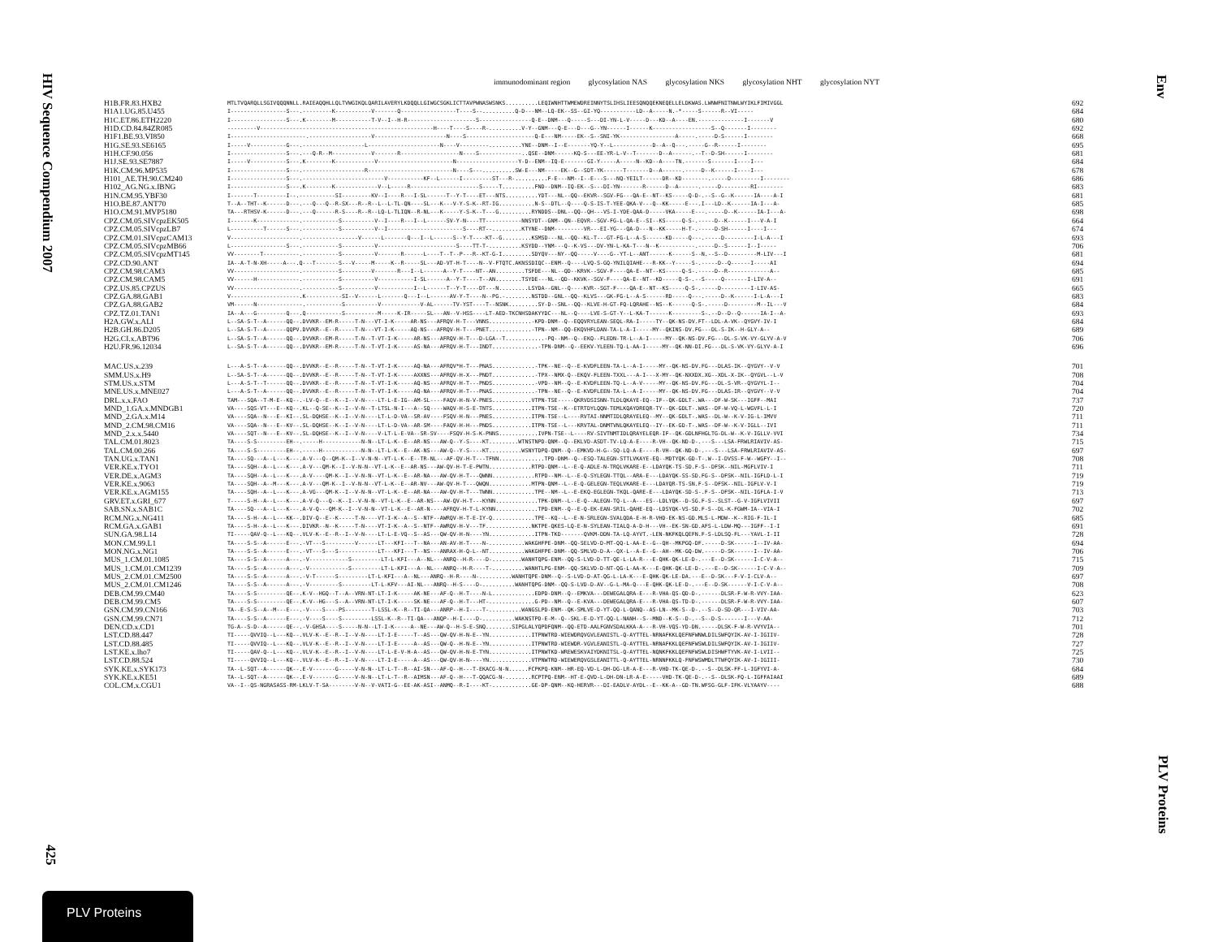HIV Sequence Compendium 2007
Env
immunodominant region glycosylation NAS glycosylation NKS glycosylation NHT glycosylation NYT
| H1B.FR.83.HXB2 | MTLTVQARQLLSGIVQQQNNLL.RAIEAQQHLLQLTVWGIKQLQARILAVERYLKDQQLLGIWGCSGKLICTTAVPWNASWSNKS..........LEQIWNHTTWMEWDREINNYTSLIHSLIEESQNQQEKNEQELLELDKWAS.LWNWFNITNWLWYIKLFIMIVGGL | 692 |
| H1A1.UG.85.U455 | I-----------------S---.---------K-----------V-------Q-----------------T----S--..........Q-D---NM--LQ-EK--SS--GI-YQ-----------LD--A-----N.-*-----S------R--VI----- | 684 |
| H1C.ET.86.ETH2220 | I-----------------S---.K--------M-----------T-V--I--H-R---------------------S----------------Q-E--DNM---Q-----S---DI-YN-L-V-----D---KD--A----EN.--------------I-------V | 680 |
| H1D.CD.84.84ZR085 | ---------V-----------------------------------------------------H----T----S----R-..........V-Y--GNM---Q-E---D---G--YN------I------K------------------S--Q-------I-------- | 692 |
| H1F1.BE.93.VI850 | I-----------------------.-------------------V----------------------N----S---------------------Q-E---NM-----EK--S--SNI-YK-----------------A-----.-----D-S------I-------- | 668 |
| H1G.SE.93.SE6165 | I-----V-----------G---.-------------------L----------------------N----V---------..........YNE--DNM--I--E-------YQ-Y--L------------D--A--Q---.-----G--R------I-------- | 695 |
| H1H.CF.90.056 | I-----------------S---.---Q-R--M------------V-------R------------------N----S-------------..QSE--DNM------KQ-S---EE-YR-L-V--T-------D--A------.--T--D-SH------I-------- | 681 |
| H1J.SE.93.SE7887 | I-----V-----------S---.K--------K------------V-----------------------N-------------------Y-D--ENM--IQ-E-------GI-Y-----A-----N--KD--A----TN.-------S-------I----I--- | 684 |
| H1K.CM.96.MP535 | I-----------------S---.-------------------R--------------------------N----S---..........SW-E---NM-----EK--G--SDT-YK------T-------D--A------.-----D--K------I----I--- | 678 |
| H101_AE.TH.90.CM240 | I-----------------S---.-------------------------V-----------KF--L------I---------ST---R-..........F-E---NM--I--E---S---NQ-YEILT------DR--KD--------.-----D---------I-------- | 686 |
| H102_AG.NG.x.IBNG | I-----------------S---.K--------K-------------V--L-----R---------------------S-----T..........FND--DNM--IQ-EK--S---DI-YN-------R------D--A------.-----D---------RI-------- | 683 |
| H1N.CM.95.YBF30 | I-------T---------I--.-----------SI---------KV--I----R---I-SL------T--Y-T----ET---NTS..........YDT---NL--QQ--EKVR--SGV-FG---QA-E--NT--KS-----Q-D-.--S--G--K------IA----A-I | 681 |
| H1O.BE.87.ANT70 | T--A--THT--K------D---.---Q---Q--R-SX---R--R--L--L-TL-QN----SL---K---V-Y-S-K--RT-IG...........N-S--DTL--Q----Q-S-IS-T-YEE-QKA-V---Q--KK-----E---.I---LD--K------IA-I---A- | 685 |
| H1O.CM.91.MVP5180 | TA---RTHSV-K------D---.---Q------R-S----R--R--LQ-L-TLIQN--R-NL---K-----Y-S-K--T---G..........RYNDDS--DNL--QQ--QH---VS-I-YDE-QAA-D-----VKA-----E---.-----D--K------IA-I---A- | 698 |
| CPZ.CM.05.SIVcpzEK505 | I-------K-------------.-----------S----------V--I----R---I--L------SV-Y-N----TT-----------NNSYDT--GNM--QN--EQVR--SGV-FG-L-QA-E--SI--KS-----Q-S-.-----D--K------I---V-A-I | 664 |
| CPZ.CM.05.SIVcpzLB7 | L----------T------S---.-----------S----------V--I-----------------------S----RT--.........KTYNE--DNM---------VR---EI-YG---QA-D---N--KK-----H-T-.-----D-SH------I----I--- | 674 |
| CPZ.CM.01.SIVcpzCAM13 | V---------------------.-----------------V------L-------Q---I--L------S--Y-T----KT--G.........KSMSD---NL--QQ--KL-T---GT-FG-L--A-S------KD-----Q---.-----D---------I-L-A---I | 693 |
| CPZ.CM.05.SIVcpzMB66 | L-----------------S---.-----------S----------V------------------------S----TT-T-..........KSYDD--YNM---Q--K-VS---DV-YN-L-KA-T---N--K-----------.-----D--S------I--I----- | 706 |
| CPZ.CM.05.SIVcpzMT145 | VV--------T-----------.-----------S----------V-------R------L----T--T--P---R--KT-G-I.........SDYQV---NY--QQ-----V----G--YT-L--ANT------K------S--N.--S--D---------M-LIV---I | 681 |
| CPZ.CD.90.ANT | IA--A-T-N-XH-----A---.Q---T-------S---V-----M-----K--R-----SL---AD-VT-H-T----N--V-FTQTC.AKNSSDIQC--ENM--Q----LVQ-S-GQ-YNILQIAHE---R-KK--Y-----S-.-----D--Q------I-----AI | 694 |
| CPZ.CM.98.CAM3 | VV--------------------.-----------S---------V-------R---I--L------A--Y-T----NT--AN.........TSFDE---NL--QD--KRVK--SGV-F----QA-E--NT--KS-----Q-S-.-----D--R-------------A-- | 685 |
| CPZ.CM.98.CAM5 | VV------H-------------.-----------S----------V-----------I-SL------A--Y-T----T--AN........TSYDE---NL--QD--KKVK--SGV-F----QA-E--NT--KD-----Q-S-.--S-----Q-------I-LIV-A-- | 691 |
| CPZ.US.85.CPZUS | VV--------------------.-----------S----------V-----------I--L------T--Y-T----DT---N.........LSYDA--GNL--Q----KVR--SGT-F----QA-E--NT--KS-----Q-S-.-----D---------I-LIV-AS- | 665 |
| CPZ.GA.88.GAB1 | V---------------------.K-----------SI--V------L-------Q---I--L------AV-Y-T----N--PG.-........NSTDD--GNL--QQ--KLVS---GK-FG-L--A-S------RD-----Q---.-----D--K------I-L-A---I | 683 |
| CPZ.GA.88.GAB2 | VM------N--------------.-----------S----------V------------V-AL------TV-YST----T--NSNK.........SY-D--SNL--QQ--KLVE-H-GT-FQ-LQRAHE--NS--K------Q-S-.-----D---------M--IL---V | 684 |
| CPZ.TZ.01.TAN1 | IA--A---G---------Q---.Q-----------S----------M-----K-IR-----SL---AN--V-HSS----LT-AED-TKCNHSDAKYYDC---NL--Q----LVE-S-GT-Y--L-KA-T------K---------S-.--D--D--Q------IA-I--A- | 693 |
| H2A.GW.x.ALI | L--SA-S-T--A------QQ--.DVVKR--EM-R-----T-N---VT-I-K-----AR-NS---AFRQV-H-T---VNNS.............-KPD-DNM--Q--EQQVRYLEAN-SEQL-RA-I-----TY--QK-NS-DV.FT--LDL-A-VK--QYGVY-IV-I | 684 |
| H2B.GH.86.D205 | L--SA-S-T--A------QQPV.DVVKR--E--R-----T-N---VT-I-K-----AQ-NS---AFRQV-H-T---PNET.............-TPN--NM--QQ-EKQVHFLDAN-TA-L-A-I-----MY--QKINS-DV.FG---DL-S-IK--H-GLY-A-- | 689 |
| H2G.CI.x.ABT96 | L--SA-S-T--A------QQ--.DVVKR--EM-R-----T-N--T-VT-I-K-----AR-NS---AFRQV-H-T---D-LGA--T............-PQ--NM--Q--EKQ--FLEDN-TR-L--A-I-----MY--QK-NS-DV.FG---DL-S-VK-VY-GLYV-A-V | 706 |
| H2U.FR.96.12034 | L--SA-S-T--A------QQ--.DVVKR--EM-R-----T-N--T-VT-I-K-----AS-NA---AFRQV-H-T---INDT..............-TPN-DNM--Q--EEKV-YLEEN-TQ-L-AA-I-----MY--QK-NN-DI.FG---DL-S-VK-VY-GLYV-A-I | 696 |
| MAC.US.x.239 | L---A-S-T--A------QQ--.DVVKR--E--R-----T-N--T-VT-I-K-----AQ-NA---AFRQV*H-T---PNAS.............-TPK--NE--Q--E-KVDFLEEN-TA-L--A-I-----MY--QK-NS-DV.FG---DLAS-IK--QYGVY--V-V | 701 |
| SMM.US.x.H9 | L--SA-S-T--A------QQ--.DVVKR--E--R-----T-N--T-VT-I-K-----AXXNS---AFRQV-H-X---PNDT.............-TPX--NMX-Q--EKQV-FLEEN-TXXL---A-I---X-MY--QK-NXXDX.XG--XDL-X-IK--QYGVL--L-V | 708 |
| STM.US.x.STM | L---A-S-T--T------QQ--.DVVKR--E--R-----T-N--T-VT-I-K-----AQ-NS---AFRQV-H-T---PNDS.............-VPD--NM--Q--E-KVDFLEEN-TQ-L--A-V-----MY--QK-NS-DV.FG---DL-S-VR--QYGVYL-I-- | 704 |
| MNE.US.x.MNE027 | L---A-S-T--A------QQ--.DVVKR--E--R-----T-N--T-VT-I-K-----AQ-NA---AFRQV-H-T---PNAS.............-TPN--NE--Q--E-KVDFLEEN-TA-L--A-I-----MY--QK-NS-DV.FG---DLAS-IR--QYGVY--V-V | 704 |
| DRL.x.x.FAO | TAM---SQA--T-M-E--KQ--.-LV-Q--E--K--I--V-N----LT-L-E-IG--AM-SL----FAQV-H-N-V-PNES............VTPN-TSE-----QKRVDSISNN-TLDLQKAYE-EQ--IF--QK-GDLT-.WA---DF-W-SK---IGFF--MAI | 737 |
| MND_1.GA.x.MNDGB1 | VA----SQS-VT---E--KQ--.KL--Q-SE--K--I--V-N--T-LTSL-N-I---A--SQ----WAQV-H-S-E-TNTS............ITPN-TSE--K--ETRTDYLQQN-TEMLKQAYDREQR-TY--QK-GDLT-.WAS--DF-W-VQ-L-WGVFL-L-I | 720 |
| MND_2.GA.x.M14 | VA----SQA--N---E--KI--.SL-DQHSE--K--I--V-N----LT-L-D-VA--SR-AV----FSQV-H-N---PNES............ITPN-TSE--L----RVTAI-NNMTIDLQRAYELEQ--MY--QK-GDLT-.WAS--DL-W--K-V-IG-L-IMVV | 711 |
| MND_2.CM.98.CM16 | VA----SQA--N---E--KV--.SL-DQHSE--K--I--V-N----LT-L-D-VA--AR-SM----FAQV-H-H---PNDS............ITPN-TSE--L---KRVTAL-DNMTVNLQKAYELEQ--IY--EK-GD-T-.WAS--DF-W--K-V-IGLL--IVI | 711 |
| MND_2.x.x.5440 | VA----SQT--N---E--KV--.SL-DQHSE--K--I--V-N----V-LT-L-E-VA--SR-SV----FSQV-H-S-K-PNNS............IVPN-TSE--L----RV-SIVTNMTIDLQRAYELEQR-IF--QK-GDLNFHGLTG-DL-W--K-V-IGLLV-VVI | 734 |
| TAL.CM.01.8023 | TA----S-S---------EH--.-----H------------N-N--LT-L-K--E--AR-NS---AW-Q--Y-S----KT.........WTNSTNPD-QNM--Q--EKLVD-ASDT-TV-LQ-A-E----R-VH--QK-ND-D-.---S---LSA-FRWLRIAVIV-AS- | 715 |
| TAL.CM.00.266 | TA----S-S---------EH--.-----H------------N-N--LT-L-K--E--AK-NS---AW-Q--Y-S----KT..........WSNYTDPQ-QNM--Q--EMKVD-H-G--SQ-LQ-A-E----R-VH--QK-ND-D-.---S---LSA-FRWLRIAVIV-AS- | 697 |
| TAN.UG.x.TAN1 | TA----SQ---A--L---K---.A-V---Q--QM-K--I--V-N-N--VT-L-K--E--TR-NL---AF-QV-H-T---TFNN..............TPD-DNM--Q--ESQ-TALEGN-STTLVKAYE-EQ--MDTYQK-GD-T-.W--I-DVSS-F-W--WGFY--I-- | 708 |
| VER.KE.x.TYO1 | TA----SQH--A--L---K---.A-V---QM-K--I--V-N-N--VT-L-K--E--AR-NS---AW-QV-H-T-E-PWTN.............RTPD-QNM--L--E-Q-ADLE-N-TRQLVKARE-E--LDAYQK-TS-SD.F-S--DFSK--NIL-MGFLVIV-I | 711 |
| VER.DE.x.AGM3 | TA----SQH--A--L---K---.A-V----QM-K--I--V-N-N--VT-L-K--E--AR-NA---AW-QV-H-T---QWNN.............RTPD--NM--L--E-Q-SYLEGN-TTQL--ARA-E---LDAYQK-SS-SD.FG-S--DFSK--NIL-IGFLD-L-I | 719 |
| VER.KE.x.9063 | TA----SQH--A--M---K---.A-V---QM-K--I--V-N-N--VT-L-K--E--AR-NV---AW-QV-H-T---QWQN.............MTPN-QNM--L--E-Q-GELEGN-TEQLVKARE-E---LDAYQR-TS-SN.F-S--DFSK--NIL-IGFLV-V-I | 719 |
| VER.KE.x.AGM155 | TA----SQH--A--L---K---.A-VG---QM-K--I--V-N-N--VT-L-K--E--AR-NA---AW-QV-H-T---TWNN.............TPE--NM--L--E-EKQ-EGLEGN-TKQL-QARE-E---LDAYQK-SD-S-.F-S--DFSK--NIL-IGFLA-I-V | 713 |
| GRV.ET.x.GRI_677 | T-----S-H--A--L---K---.A-V-Q---Q--K--I--V-N-N--VT-L-K--E--AR-NS---AW-QV-H-T---KYNN.............TPK-DNM--L--E-Q--ALEGN-TQ-L--A---ES--LDLYQK--D-SG.F-S--SLST--G-V-IGFLVIVII | 697 |
| SAB.SN.x.SAB1C | TA----SQ---A--L---K---.A-V-Q---QM-K--I--V-N-N--VT-L-K--E--AR-N----AFRQV-H-T-L-KYNN.............TPD-ENM--Q--E-Q-EK-EAN-SRIL-QAHE-EQ--LDSYQK-VS-SD.F-S--DL-K-FGWM-IA--VIA-I | 702 |
| RCM.NG.x.NG411 | TA----S-H--A--L---KK--.DIV-Q--E--K-----T-N----VT-I-K--A--S--NTF--AWRQV-H-T-E-IY-Q.............TPE--KQ--L--E-N-SRLEGN-SVALQDA-E-H-R-VHD-EK-NS-GD.MLS-L-MDW--K--RIG-F-IL-I | 685 |
| RCM.GA.x.GAB1 | TA----S-H--A--L---K---.DIVKR--N--K-----T-N----VT-I-K--A--S--NTF--AWRQV-H-V---TF..............NKTPE-QKES-LQ-E-N-SYLEAN-TIALQ-A-D-H---VH--EK-SN-GD.AFS-L-LDW-MQ---IGFF--I-I | 691 |
| SUN.GA.98.L14 | TI-----QAV-Q--L---KQ--.VLV-K--E--R--I--V-N----LT-L-E-VQ--S--AS---QW-QV-H-N----YN..............ITPN-TKD-------QVKM-DDN-TA-LQ-AYVT.-LEN-NKFKQLQEFN.F-S-LDLSQ-FL---YAVL-I-II | 728 |
| MON.CM.99.L1 | TA----S-S--A------E---.-VT---S---------V------LT---KFI---T--NA---AN-AV-H-T----N-...........WAKGHFPE-DNM--QQ-SELVD-D-MT-QQ-L-AA-E--G--QH--MKPGQ-DF.-----D-SK------I--IV-AA- | 694 |
| MON.NG.x.NG1 | TA----S-S--A------E---.-VT---S---S------------LT---KFI---T--NS---ANRAX-H-Q-L--NT...........WAKGHFPE-DNM--QQ-SMLVD-D-A--QX-L--A-E--G--AH--MK-GQ-DW.-----D-SK------I--IV-AA- | 706 |
| MUS_1.CM.01.1085 | TA----S-S--A------A---.-V------------S---------LT-L-KFI---A--NL---ANRQ--H-R----D-.........WANHTQPG-ENM--QQ-S-LVD-D-TT-QE-L-LA-R---E-QHK-QK-LE-D-.---E--D-SK------I-C-V-A-- | 715 |
| MUS_1.CM.01.CM1239 | TA----S-S--A------A---.-V------------S---------LT-L-KFI---A--NL---ANRQ--H-R----T-..........WANHTLPG-ENM--QQ-SKLVD-D-NT-QG-L-AA-K---E-QHK-QK-LE-D-.---E--D-SK------I-C-V-A-- | 709 |
| MUS_2.CM.01.CM2500 | TA----S-S--A------A---.-V-T------S---------LT-L-KFI---A--NL---ANRQ--H-R----N-..........WANHTQPE-DNM--Q--S-LVD-D-AT-QG-L-LA-K---E-QHK-QK-LE-DA.---E--D-SK---F-V-I-CLV-A-- | 697 |
| MUS_2.CM.01.CM1246 | TA----S-S--A------A---.-V---------S---------LT-L-KFV---AI-NL---ANRQ--H-S----D-..........WANHTQPG-DNM--QQ-S-LVD-D-AV--G-L-MA-Q---E-QHK-QK-LE-D-.---E--D-SK------V-I-C-V-A-- | 708 |
| DEB.CM.99.CM40 | TA----S-S---------QE--.K-V--HGQ--T--A--VRN-NT-LT-I-K-----AK-NE---AF-Q--H-T----N-L.............EDPD-DNM--Q--EMKVA---DEWEGALQRA-E---R-VHA-QS-QD-D-.------DLSR-F-W-R-VVY-IAA- | 623 |
| DEB.CM.99.CM5 | TA----S-S---------QE--.K-V--HG---S--A--VRN-NT-LT-I-K-----SK-NE---AF-Q--H-T---HT-..............G-PD--NM--Q--E-KVA---DEWEGALQRA-E---R-VHA-QS-TD-D-.------DLSR-F-W-R-VVY-IAA- | 607 |
| GSN.CM.99.CN166 | TA--E-S-S--A--M---E---.-V----S----PS--------T-LSSL-K--R--TI-QA---ANRP--H-I----T-..........WANGSLPD-ENM--QK-SMLVE-D-YT-QQ-L-QANQ--AS-LN--MK-S--D-.--S--D-SD-QR---I-VIV-AA- | 703 |
| GSN.CM.99.CN71 | TA----S-S--A------E---.-V----S----S---------LSSL-K--R--TI-QA---ANQP--H-I----D-..........WAKNSTPD-E-M--Q--SKL-E-D-YT-QQ-L-NANH--S--MND--K-S--D-.--S--D-S-------I---V-AA- | 712 |
| DEN.CD.x.CD1 | TG-A--S-D--A------QE--.-V-GHSA----S-----N-N--LT-I-K-----A--NE---AW-Q--H-S-E-SNQ........SIPGLALYQPDFQNM--QQ-ETD-AALFGNVSDALKKA-A---R-VH-VQS-YD-DN.-----DLSK-F-W-R-VVYVIA-- | 701 |
| LST.CD.88.447 | TI-----QVVIQ--L---KQ--.VLV-K--E--R--I--V-N----LT-I-E-----T--AS---QW-QV-H-N-E--YN.............ITPNWTRD-WIEWDRQVGVLEANISTL-Q-AYTTEL-NRNAFKKLQEFNFWNWLDILSWFQYIK-AV-I-IGIIV- | 728 |
| LST.CD.88.485 | TI-----QVVIQ--L---KQ--.VLV-K--E--R--I--V-N----LT-I-E-----A--AS---QW-Q--H-N-E--YN.............ITPNWTRD-WIEWDR-VGVLEANISTL-Q-AYTTEL-NRNAFKKLQEFNFWSWLDILSWFQYIK-AV-I-IGIIV- | 727 |
| LST.KE.x.lho7 | TI-----QAV-Q--L---KQ--.VLV-K--E--R--I--V-N----LT-L-E-V-H-A--AS---QW-QV-H-N-E-TYN.............ITPNWTKD-WREWESKVAIYDKNITSL-Q-AYTTEL-NQNKFKKLQEFNFWSWLDISHWFTYVK-AV-I-LVII-- | 725 |
| LST.CD.88.524 | TI-----QVVIQ--L---KQ--.VLV-K--E--R--I--V-N----LT-I-E-----A--AS---QW-QV-H-N----YN.............VTPNWTRD-WIEWERQVGSLEANITTL-Q-AYTTEL-NRNNFKKLQ-FNFWSWMDLTTWFQYIK-AV-I-IGIII- | 730 |
| SYK.KE.x.SYK173 | TA--L-SQT--A------QK--.E-V-------G-----V-N-N--LT-L-T--R--AI-SN---AF-Q--H---T-EKACG-N-N......FCPKPQ-KNM--HR-EQ-VD-L-DH-DG-LR-A-E---R-VHD-TK-QE-D-.--S--DLSK-FF-L-IGFYVI-A- | 684 |
| SYK.KE.x.KE51 | TA--L-SQT--A------QK--.E-V-------G-----V-N-N--LT-L-T--R--AIMSN---AF-Q--H---T-QQACG-N-........RCPTPQ-ENM--HT-E-QVD-L-DH-DN-LR-A-E-----VHD-TK-QE-D-.--S--DLSK-FQ-L-IGFFAIAAI | 689 |
| COL.CM.x.CGU1 | VA--I--QS-NGRASASS-RM-LKLV-T-SA--------V-N--V-VATI-G--EE-AK-ASI--ANMQ--R-I----KT-............GE-DP-QNM--KQ-HERVR---DI-EADLV-AYDL--E--KK-A--GD-TN.WFSG-GLF-IFK-VLYAAYV---- | 688 |
PLV Proteins
425
PLV Proteins